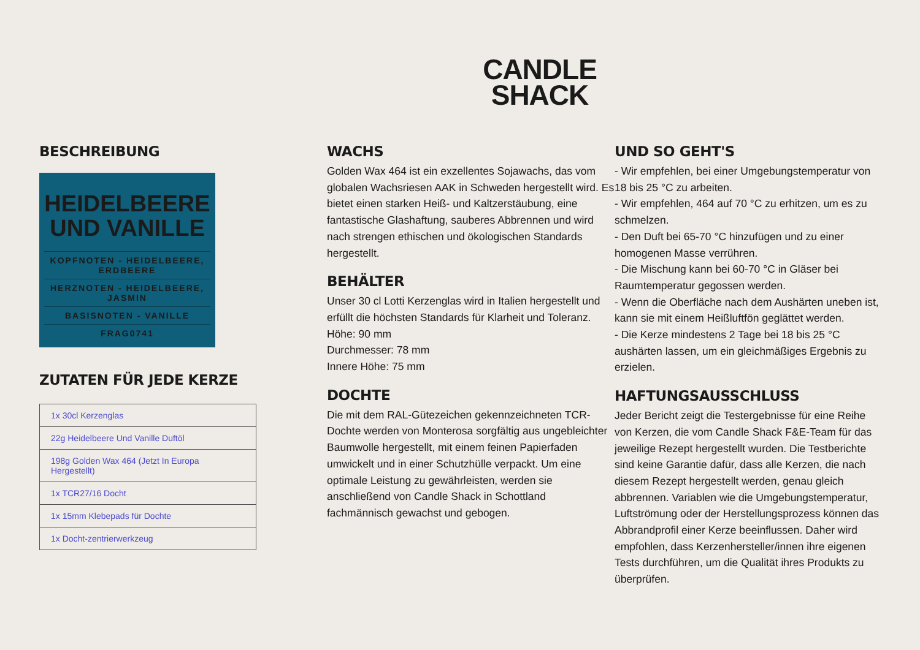CANDLE
SHACK
BESCHREIBUNG
HEIDELBEERE
UND VANILLE
KOPFNOTEN - HEIDELBEERE, ERDBEERE
HERZNOTEN - HEIDELBEERE, JASMIN
BASISNOTEN - VANILLE
FRAG0741
ZUTATEN FÜR JEDE KERZE
| 1x 30cl Kerzenglas |
| 22g Heidelbeere Und Vanille Duftöl |
| 198g Golden Wax 464 (Jetzt In Europa Hergestellt) |
| 1x TCR27/16 Docht |
| 1x 15mm Klebepads für Dochte |
| 1x Docht-zentrierwerkzeug |
WACHS
Golden Wax 464 ist ein exzellentes Sojawachs, das vom globalen Wachsriesen AAK in Schweden hergestellt wird. Es bietet einen starken Heiß- und Kaltzerstäubung, eine fantastische Glashaftung, sauberes Abbrennen und wird nach strengen ethischen und ökologischen Standards hergestellt.
BEHÄLTER
Unser 30 cl Lotti Kerzenglas wird in Italien hergestellt und erfüllt die höchsten Standards für Klarheit und Toleranz.
Höhe: 90 mm
Durchmesser: 78 mm
Innere Höhe: 75 mm
DOCHTE
Die mit dem RAL-Gütezeichen gekennzeichneten TCR-Dochte werden von Monterosa sorgfältig aus ungebleichter Baumwolle hergestellt, mit einem feinen Papierfaden umwickelt und in einer Schutzhülle verpackt. Um eine optimale Leistung zu gewährleisten, werden sie anschließend von Candle Shack in Schottland fachmännisch gewachst und gebogen.
UND SO GEHT'S
- Wir empfehlen, bei einer Umgebungstemperatur von 18 bis 25 °C zu arbeiten.
- Wir empfehlen, 464 auf 70 °C zu erhitzen, um es zu schmelzen.
- Den Duft bei 65-70 °C hinzufügen und zu einer homogenen Masse verrühren.
- Die Mischung kann bei 60-70 °C in Gläser bei Raumtemperatur gegossen werden.
- Wenn die Oberfläche nach dem Aushärten uneben ist, kann sie mit einem Heißluftfön geglättet werden.
- Die Kerze mindestens 2 Tage bei 18 bis 25 °C aushärten lassen, um ein gleichmäßiges Ergebnis zu erzielen.
HAFTUNGSAUSSCHLUSS
Jeder Bericht zeigt die Testergebnisse für eine Reihe von Kerzen, die vom Candle Shack F&E-Team für das jeweilige Rezept hergestellt wurden. Die Testberichte sind keine Garantie dafür, dass alle Kerzen, die nach diesem Rezept hergestellt werden, genau gleich abbrennen. Variablen wie die Umgebungstemperatur, Luftströmung oder der Herstellungsprozess können das Abbrandprofil einer Kerze beeinflussen. Daher wird empfohlen, dass Kerzenhersteller/innen ihre eigenen Tests durchführen, um die Qualität ihres Produkts zu überprüfen.